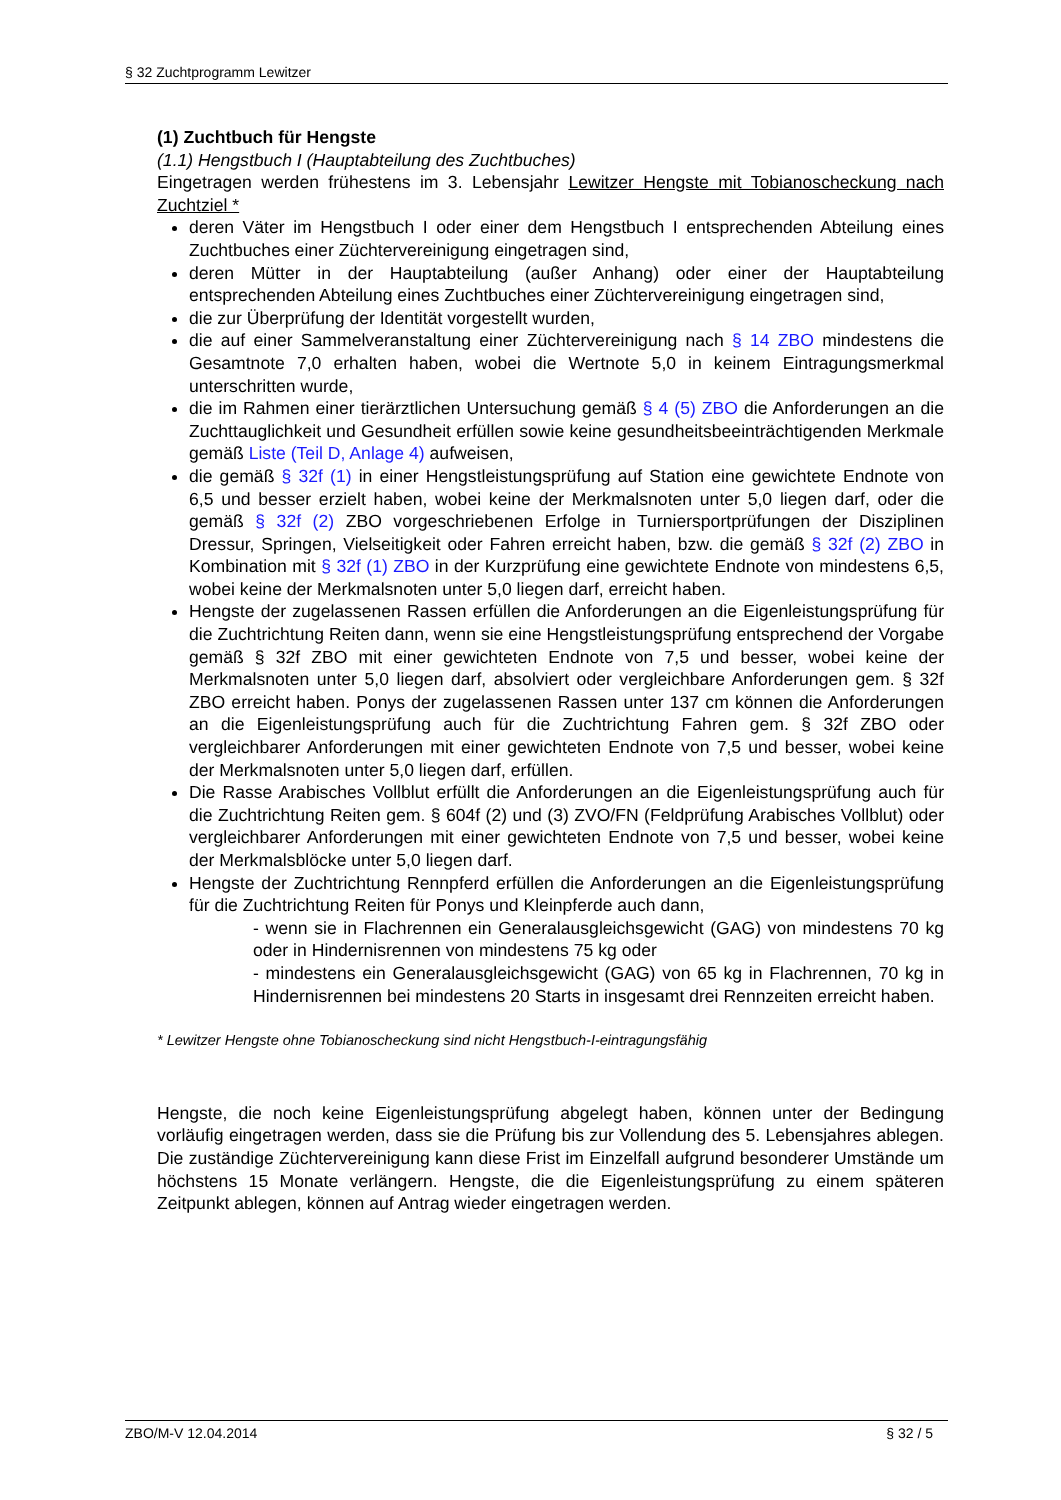§ 32 Zuchtprogramm Lewitzer
(1) Zuchtbuch für Hengste
(1.1) Hengstbuch I (Hauptabteilung des Zuchtbuches)
Eingetragen werden frühestens im 3. Lebensjahr Lewitzer Hengste mit Tobianoscheckung nach Zuchtziel *
deren Väter im Hengstbuch I oder einer dem Hengstbuch I entsprechenden Abteilung eines Zuchtbuches einer Züchtervereinigung eingetragen sind,
deren Mütter in der Hauptabteilung (außer Anhang) oder einer der Hauptabteilung entsprechenden Abteilung eines Zuchtbuches einer Züchtervereinigung eingetragen sind,
die zur Überprüfung der Identität vorgestellt wurden,
die auf einer Sammelveranstaltung einer Züchtervereinigung nach § 14 ZBO mindestens die Gesamtnote 7,0 erhalten haben, wobei die Wertnote 5,0 in keinem Eintragungsmerkmal unterschritten wurde,
die im Rahmen einer tierärztlichen Untersuchung gemäß § 4 (5) ZBO die Anforderungen an die Zuchttauglichkeit und Gesundheit erfüllen sowie keine gesundheitsbeeinträchtigenden Merkmale gemäß Liste (Teil D, Anlage 4) aufweisen,
die gemäß § 32f (1) in einer Hengstleistungsprüfung auf Station eine gewichtete Endnote von 6,5 und besser erzielt haben, wobei keine der Merkmalsnoten unter 5,0 liegen darf, oder die gemäß § 32f (2) ZBO vorgeschriebenen Erfolge in Turniersportprüfungen der Disziplinen Dressur, Springen, Vielseitigkeit oder Fahren erreicht haben, bzw. die gemäß § 32f (2) ZBO in Kombination mit § 32f (1) ZBO in der Kurzprüfung eine gewichtete Endnote von mindestens 6,5, wobei keine der Merkmalsnoten unter 5,0 liegen darf, erreicht haben.
Hengste der zugelassenen Rassen erfüllen die Anforderungen an die Eigenleistungsprüfung für die Zuchtrichtung Reiten dann, wenn sie eine Hengstleistungsprüfung entsprechend der Vorgabe gemäß § 32f ZBO mit einer gewichteten Endnote von 7,5 und besser, wobei keine der Merkmalsnoten unter 5,0 liegen darf, absolviert oder vergleichbare Anforderungen gem. § 32f ZBO erreicht haben. Ponys der zugelassenen Rassen unter 137 cm können die Anforderungen an die Eigenleistungsprüfung auch für die Zuchtrichtung Fahren gem. § 32f ZBO oder vergleichbarer Anforderungen mit einer gewichteten Endnote von 7,5 und besser, wobei keine der Merkmalsnoten unter 5,0 liegen darf, erfüllen.
Die Rasse Arabisches Vollblut erfüllt die Anforderungen an die Eigenleistungsprüfung auch für die Zuchtrichtung Reiten gem. § 604f (2) und (3) ZVO/FN (Feldprüfung Arabisches Vollblut) oder vergleichbarer Anforderungen mit einer gewichteten Endnote von 7,5 und besser, wobei keine der Merkmalsblöcke unter 5,0 liegen darf.
Hengste der Zuchtrichtung Rennpferd erfüllen die Anforderungen an die Eigenleistungsprüfung für die Zuchtrichtung Reiten für Ponys und Kleinpferde auch dann,
- wenn sie in Flachrennen ein Generalausgleichsgewicht (GAG) von mindestens 70 kg oder in Hindernisrennen von mindestens 75 kg oder
- mindestens ein Generalausgleichsgewicht (GAG) von 65 kg in Flachrennen, 70 kg in Hindernisrennen bei mindestens 20 Starts in insgesamt drei Rennzeiten erreicht haben.
* Lewitzer Hengste ohne Tobianoscheckung sind nicht Hengstbuch-I-eintragungsfähig
Hengste, die noch keine Eigenleistungsprüfung abgelegt haben, können unter der Bedingung vorläufig eingetragen werden, dass sie die Prüfung bis zur Vollendung des 5. Lebensjahres ablegen. Die zuständige Züchtervereinigung kann diese Frist im Einzelfall aufgrund besonderer Umstände um höchstens 15 Monate verlängern. Hengste, die die Eigenleistungsprüfung zu einem späteren Zeitpunkt ablegen, können auf Antrag wieder eingetragen werden.
ZBO/M-V 12.04.2014 § 32 / 5